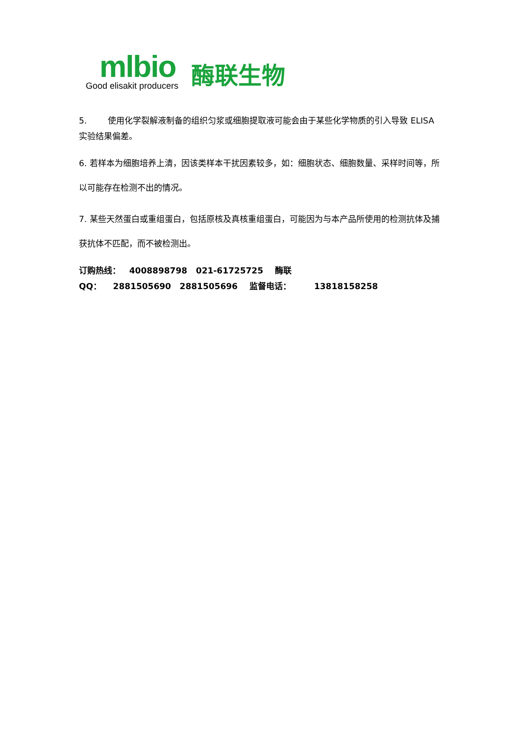mlbio
Good elisakit producers
酶联生物
5. 使用化学裂解液制备的组织匀浆或细胞提取液可能会由于某些化学物质的引入导致 ELISA 实验结果偏差。
6. 若样本为细胞培养上清，因该类样本干扰因素较多，如：细胞状态、细胞数量、采样时间等，所以可能存在检测不出的情况。
7. 某些天然蛋白或重组蛋白，包括原核及真核重组蛋白，可能因为与本产品所使用的检测抗体及捕获抗体不匹配，而不被检测出。
订购热线： 4008898798 021-61725725 酶联 QQ： 2881505690 2881505696 监督电话： 13818158258